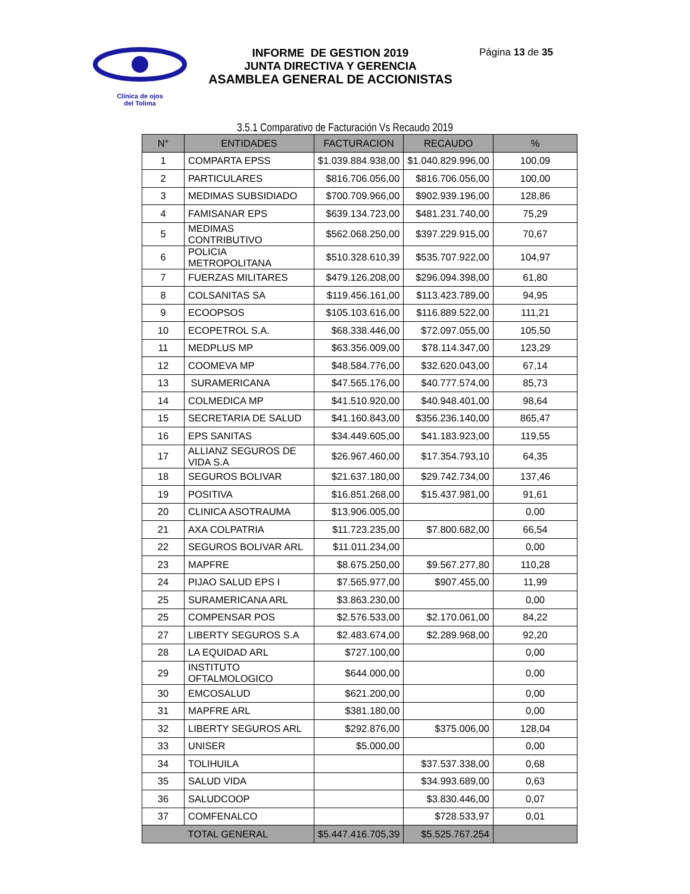Clínica de ojos
del Tolima
INFORME DE GESTION 2019
JUNTA DIRECTIVA Y GERENCIA
ASAMBLEA GENERAL DE ACCIONISTAS
Página 13 de 35
3.5.1 Comparativo de Facturación Vs Recaudo 2019
| N° | ENTIDADES | FACTURACION | RECAUDO | % |
| --- | --- | --- | --- | --- |
| 1 | COMPARTA EPSS | $1.039.884.938,00 | $1.040.829.996,00 | 100,09 |
| 2 | PARTICULARES | $816.706.056,00 | $816.706.056,00 | 100,00 |
| 3 | MEDIMAS SUBSIDIADO | $700.709.966,00 | $902.939.196,00 | 128,86 |
| 4 | FAMISANAR EPS | $639.134.723,00 | $481.231.740,00 | 75,29 |
| 5 | MEDIMAS CONTRIBUTIVO | $562.068.250,00 | $397.229.915,00 | 70,67 |
| 6 | POLICIA METROPOLITANA | $510.328.610,39 | $535.707.922,00 | 104,97 |
| 7 | FUERZAS MILITARES | $479.126.208,00 | $296.094.398,00 | 61,80 |
| 8 | COLSANITAS SA | $119.456.161,00 | $113.423.789,00 | 94,95 |
| 9 | ECOOPSOS | $105.103.616,00 | $116.889.522,00 | 111,21 |
| 10 | ECOPETROL S.A. | $68.338.446,00 | $72.097.055,00 | 105,50 |
| 11 | MEDPLUS MP | $63.356.009,00 | $78.114.347,00 | 123,29 |
| 12 | COOMEVA MP | $48.584.776,00 | $32.620.043,00 | 67,14 |
| 13 | SURAMERICANA | $47.565.176,00 | $40.777.574,00 | 85,73 |
| 14 | COLMEDICA MP | $41.510.920,00 | $40.948.401,00 | 98,64 |
| 15 | SECRETARIA DE SALUD | $41.160.843,00 | $356.236.140,00 | 865,47 |
| 16 | EPS SANITAS | $34.449.605,00 | $41.183.923,00 | 119,55 |
| 17 | ALLIANZ SEGUROS DE VIDA S.A | $26.967.460,00 | $17.354.793,10 | 64,35 |
| 18 | SEGUROS BOLIVAR | $21.637.180,00 | $29.742.734,00 | 137,46 |
| 19 | POSITIVA | $16.851.268,00 | $15.437.981,00 | 91,61 |
| 20 | CLINICA ASOTRAUMA | $13.906.005,00 | | 0,00 |
| 21 | AXA COLPATRIA | $11.723.235,00 | $7.800.682,00 | 66,54 |
| 22 | SEGUROS BOLIVAR ARL | $11.011.234,00 | | 0,00 |
| 23 | MAPFRE | $8.675.250,00 | $9.567.277,80 | 110,28 |
| 24 | PIJAO SALUD EPS I | $7.565.977,00 | $907.455,00 | 11,99 |
| 25 | SURAMERICANA ARL | $3.863.230,00 | | 0,00 |
| 25 | COMPENSAR POS | $2.576.533,00 | $2.170.061,00 | 84,22 |
| 27 | LIBERTY SEGUROS S.A | $2.483.674,00 | $2.289.968,00 | 92,20 |
| 28 | LA EQUIDAD ARL | $727.100,00 | | 0,00 |
| 29 | INSTITUTO OFTALMOLOGICO | $644.000,00 | | 0,00 |
| 30 | EMCOSALUD | $621.200,00 | | 0,00 |
| 31 | MAPFRE ARL | $381.180,00 | | 0,00 |
| 32 | LIBERTY SEGUROS ARL | $292.876,00 | $375.006,00 | 128,04 |
| 33 | UNISER | $5.000,00 | | 0,00 |
| 34 | TOLIHUILA | | $37.537.338,00 | 0,68 |
| 35 | SALUD VIDA | | $34.993.689,00 | 0,63 |
| 36 | SALUDCOOP | | $3.830.446,00 | 0,07 |
| 37 | COMFENALCO | | $728.533,97 | 0,01 |
| TOTAL GENERAL | | $5.447.416.705,39 | $5.525.767.254 | |